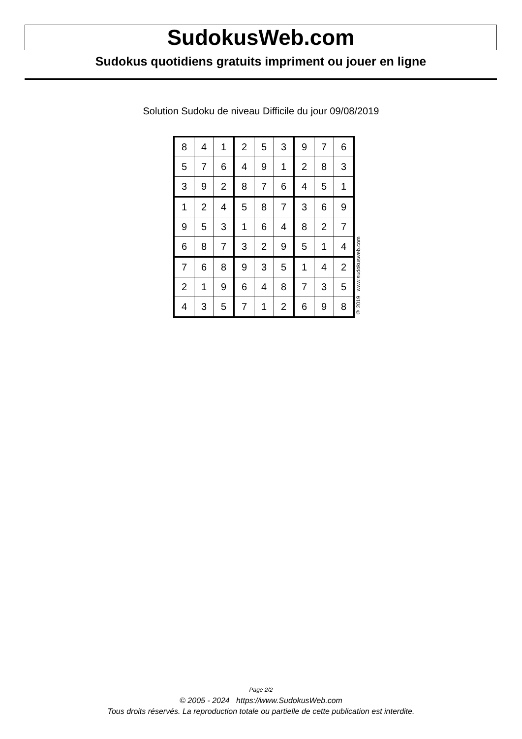SudokusWeb.com
Sudokus quotidiens gratuits impriment ou jouer en ligne
Solution Sudoku de niveau Difficile du jour 09/08/2019
| 8 | 4 | 1 | 2 | 5 | 3 | 9 | 7 | 6 |
| 5 | 7 | 6 | 4 | 9 | 1 | 2 | 8 | 3 |
| 3 | 9 | 2 | 8 | 7 | 6 | 4 | 5 | 1 |
| 1 | 2 | 4 | 5 | 8 | 7 | 3 | 6 | 9 |
| 9 | 5 | 3 | 1 | 6 | 4 | 8 | 2 | 7 |
| 6 | 8 | 7 | 3 | 2 | 9 | 5 | 1 | 4 |
| 7 | 6 | 8 | 9 | 3 | 5 | 1 | 4 | 2 |
| 2 | 1 | 9 | 6 | 4 | 8 | 7 | 3 | 5 |
| 4 | 3 | 5 | 7 | 1 | 2 | 6 | 9 | 8 |
© 2019 www.sudokusweb.com
Page 2/2
© 2005 - 2024 https://www.SudokusWeb.com
Tous droits réservés. La reproduction totale ou partielle de cette publication est interdite.